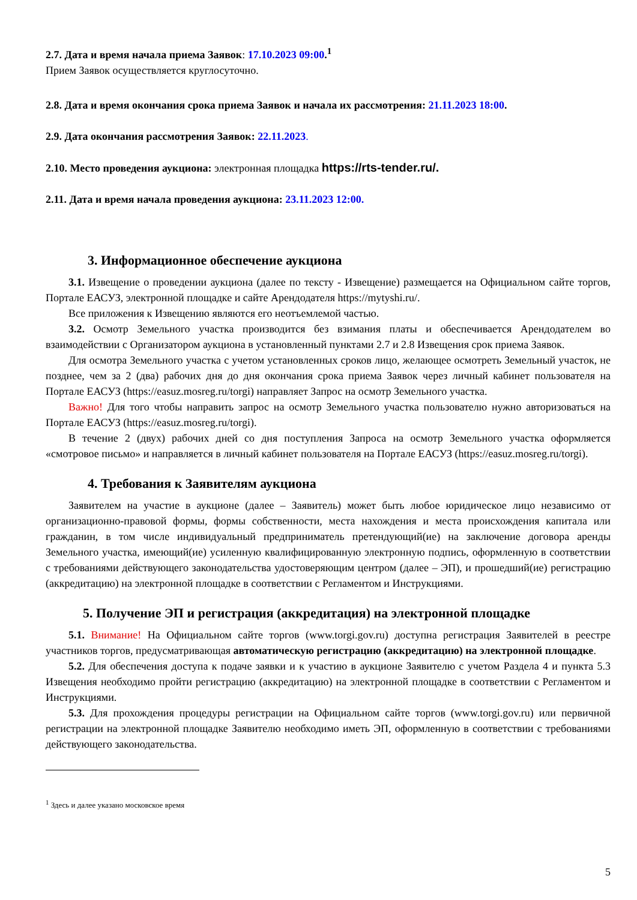2.7. Дата и время начала приема Заявок: 17.10.2023 09:00.<sup>1</sup>
Прием Заявок осуществляется круглосуточно.
2.8. Дата и время окончания срока приема Заявок и начала их рассмотрения: 21.11.2023 18:00.
2.9. Дата окончания рассмотрения Заявок: 22.11.2023.
2.10. Место проведения аукциона: электронная площадка https://rts-tender.ru/.
2.11. Дата и время начала проведения аукциона: 23.11.2023 12:00.
3. Информационное обеспечение аукциона
3.1. Извещение о проведении аукциона (далее по тексту - Извещение) размещается на Официальном сайте торгов, Портале ЕАСУЗ, электронной площадке и сайте Арендодателя https://mytyshi.ru/.
Все приложения к Извещению являются его неотъемлемой частью.
3.2. Осмотр Земельного участка производится без взимания платы и обеспечивается Арендодателем во взаимодействии с Организатором аукциона в установленный пунктами 2.7 и 2.8 Извещения срок приема Заявок.
Для осмотра Земельного участка с учетом установленных сроков лицо, желающее осмотреть Земельный участок, не позднее, чем за 2 (два) рабочих дня до дня окончания срока приема Заявок через личный кабинет пользователя на Портале ЕАСУЗ (https://easuz.mosreg.ru/torgi) направляет Запрос на осмотр Земельного участка.
Важно! Для того чтобы направить запрос на осмотр Земельного участка пользователю нужно авторизоваться на Портале ЕАСУЗ (https://easuz.mosreg.ru/torgi).
В течение 2 (двух) рабочих дней со дня поступления Запроса на осмотр Земельного участка оформляется «смотровое письмо» и направляется в личный кабинет пользователя на Портале ЕАСУЗ (https://easuz.mosreg.ru/torgi).
4. Требования к Заявителям аукциона
Заявителем на участие в аукционе (далее – Заявитель) может быть любое юридическое лицо независимо от организационно-правовой формы, формы собственности, места нахождения и места происхождения капитала или гражданин, в том числе индивидуальный предприниматель претендующий(ие) на заключение договора аренды Земельного участка, имеющий(ие) усиленную квалифицированную электронную подпись, оформленную в соответствии с требованиями действующего законодательства удостоверяющим центром (далее – ЭП), и прошедший(ие) регистрацию (аккредитацию) на электронной площадке в соответствии с Регламентом и Инструкциями.
5. Получение ЭП и регистрация (аккредитация) на электронной площадке
5.1. Внимание! На Официальном сайте торгов (www.torgi.gov.ru) доступна регистрация Заявителей в реестре участников торгов, предусматривающая автоматическую регистрацию (аккредитацию) на электронной площадке.
5.2. Для обеспечения доступа к подаче заявки и к участию в аукционе Заявителю с учетом Раздела 4 и пункта 5.3 Извещения необходимо пройти регистрацию (аккредитацию) на электронной площадке в соответствии с Регламентом и Инструкциями.
5.3. Для прохождения процедуры регистрации на Официальном сайте торгов (www.torgi.gov.ru) или первичной регистрации на электронной площадке Заявителю необходимо иметь ЭП, оформленную в соответствии с требованиями действующего законодательства.
<sup>1</sup> Здесь и далее указано московское время
5